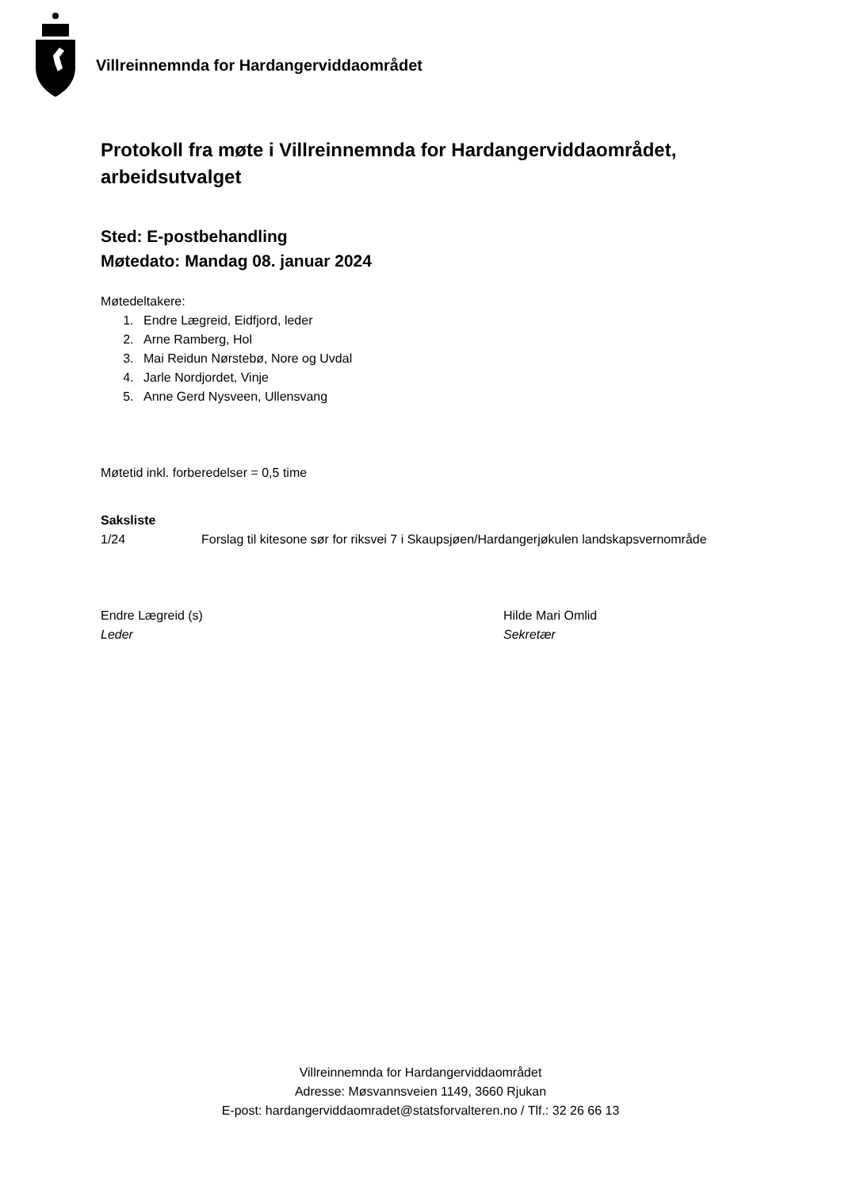Villreinnemnda for Hardangerviddaområdet
Protokoll fra møte i Villreinnemnda for Hardangerviddaområdet, arbeidsutvalget
Sted: E-postbehandling
Møtedato: Mandag 08. januar 2024
Møtedeltakere:
1. Endre Lægreid, Eidfjord, leder
2. Arne Ramberg, Hol
3. Mai Reidun Nørstebø, Nore og Uvdal
4. Jarle Nordjordet, Vinje
5. Anne Gerd Nysveen, Ullensvang
Møtetid inkl. forberedelser = 0,5 time
Saksliste
1/24 Forslag til kitesone sør for riksvei 7 i Skaupsjøen/Hardangerjøkulen landskapsvernområde
Endre Lægreid (s)
Leder
Hilde Mari Omlid
Sekretær
Villreinnemnda for Hardangerviddaområdet
Adresse: Møsvannsveien 1149, 3660 Rjukan
E-post: hardangerviddaomradet@statsforvalteren.no / Tlf.: 32 26 66 13